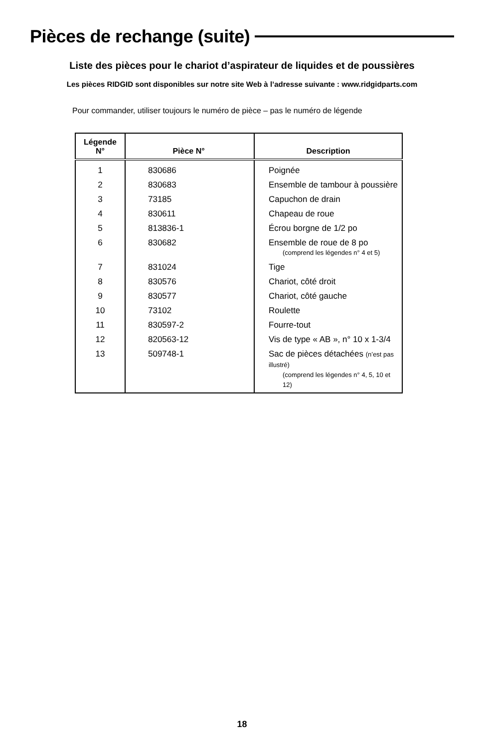Pièces de rechange (suite)
Liste des pièces pour le chariot d’aspirateur de liquides et de poussières
Les pièces RIDGID sont disponibles sur notre site Web à l’adresse suivante : www.ridgidparts.com
Pour commander, utiliser toujours le numéro de pièce – pas le numéro de légende
| Légende N° | Pièce N° | Description |
| --- | --- | --- |
| 1 | 830686 | Poignée |
| 2 | 830683 | Ensemble de tambour à poussière |
| 3 | 73185 | Capuchon de drain |
| 4 | 830611 | Chapeau de roue |
| 5 | 813836-1 | Écrou borgne de 1/2 po |
| 6 | 830682 | Ensemble de roue de 8 po (comprend les légendes n° 4 et 5) |
| 7 | 831024 | Tige |
| 8 | 830576 | Chariot, côté droit |
| 9 | 830577 | Chariot, côté gauche |
| 10 | 73102 | Roulette |
| 11 | 830597-2 | Fourre-tout |
| 12 | 820563-12 | Vis de type « AB », n° 10 x 1-3/4 |
| 13 | 509748-1 | Sac de pièces détachées (n’est pas illustré) (comprend les légendes n° 4, 5, 10 et 12) |
18